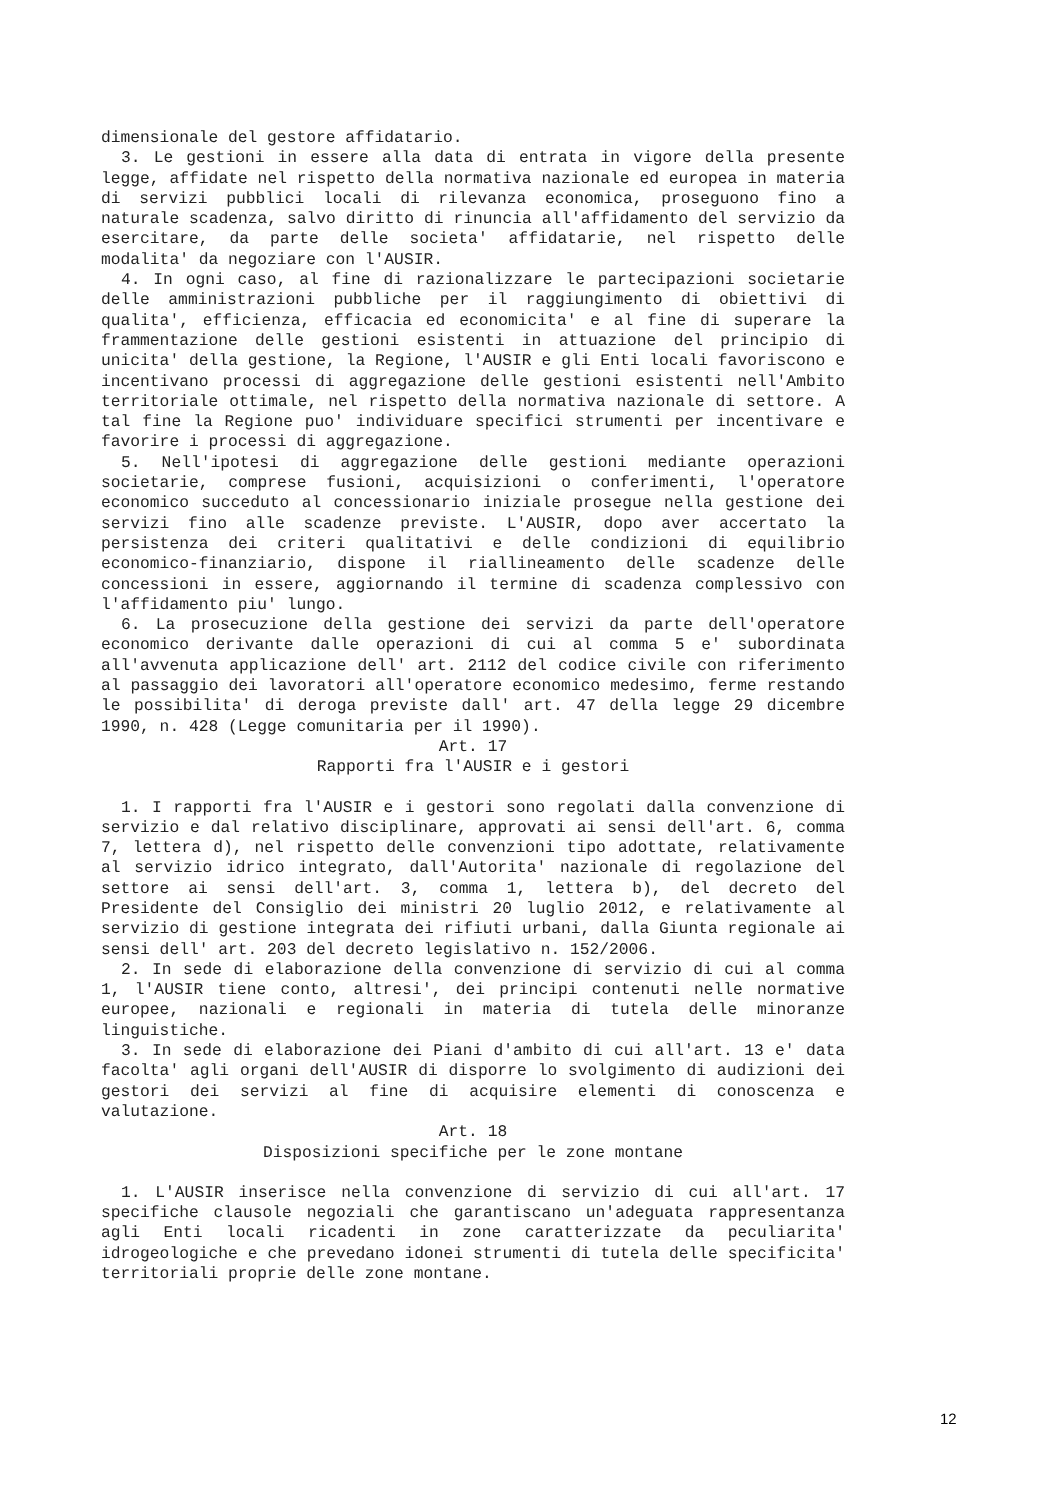dimensionale del gestore affidatario.
3. Le gestioni in essere alla data di entrata in vigore della presente legge, affidate nel rispetto della normativa nazionale ed europea in materia di servizi pubblici locali di rilevanza economica, proseguono fino a naturale scadenza, salvo diritto di rinuncia all'affidamento del servizio da esercitare, da parte delle societa' affidatarie, nel rispetto delle modalita' da negoziare con l'AUSIR.
4. In ogni caso, al fine di razionalizzare le partecipazioni societarie delle amministrazioni pubbliche per il raggiungimento di obiettivi di qualita', efficienza, efficacia ed economicita' e al fine di superare la frammentazione delle gestioni esistenti in attuazione del principio di unicita' della gestione, la Regione, l'AUSIR e gli Enti locali favoriscono e incentivano processi di aggregazione delle gestioni esistenti nell'Ambito territoriale ottimale, nel rispetto della normativa nazionale di settore. A tal fine la Regione puo' individuare specifici strumenti per incentivare e favorire i processi di aggregazione.
5. Nell'ipotesi di aggregazione delle gestioni mediante operazioni societarie, comprese fusioni, acquisizioni o conferimenti, l'operatore economico succeduto al concessionario iniziale prosegue nella gestione dei servizi fino alle scadenze previste. L'AUSIR, dopo aver accertato la persistenza dei criteri qualitativi e delle condizioni di equilibrio economico-finanziario, dispone il riallineamento delle scadenze delle concessioni in essere, aggiornando il termine di scadenza complessivo con l'affidamento piu' lungo.
6. La prosecuzione della gestione dei servizi da parte dell'operatore economico derivante dalle operazioni di cui al comma 5 e' subordinata all'avvenuta applicazione dell' art. 2112 del codice civile con riferimento al passaggio dei lavoratori all'operatore economico medesimo, ferme restando le possibilita' di deroga previste dall' art. 47 della legge 29 dicembre 1990, n. 428 (Legge comunitaria per il 1990).
Art. 17
Rapporti fra l'AUSIR e i gestori
1. I rapporti fra l'AUSIR e i gestori sono regolati dalla convenzione di servizio e dal relativo disciplinare, approvati ai sensi dell'art. 6, comma 7, lettera d), nel rispetto delle convenzioni tipo adottate, relativamente al servizio idrico integrato, dall'Autorita' nazionale di regolazione del settore ai sensi dell'art. 3, comma 1, lettera b), del decreto del Presidente del Consiglio dei ministri 20 luglio 2012, e relativamente al servizio di gestione integrata dei rifiuti urbani, dalla Giunta regionale ai sensi dell' art. 203 del decreto legislativo n. 152/2006.
2. In sede di elaborazione della convenzione di servizio di cui al comma 1, l'AUSIR tiene conto, altresi', dei principi contenuti nelle normative europee, nazionali e regionali in materia di tutela delle minoranze linguistiche.
3. In sede di elaborazione dei Piani d'ambito di cui all'art. 13 e' data facolta' agli organi dell'AUSIR di disporre lo svolgimento di audizioni dei gestori dei servizi al fine di acquisire elementi di conoscenza e valutazione.
Art. 18
Disposizioni specifiche per le zone montane
1. L'AUSIR inserisce nella convenzione di servizio di cui all'art. 17 specifiche clausole negoziali che garantiscano un'adeguata rappresentanza agli Enti locali ricadenti in zone caratterizzate da peculiarita' idrogeologiche e che prevedano idonei strumenti di tutela delle specificita' territoriali proprie delle zone montane.
12